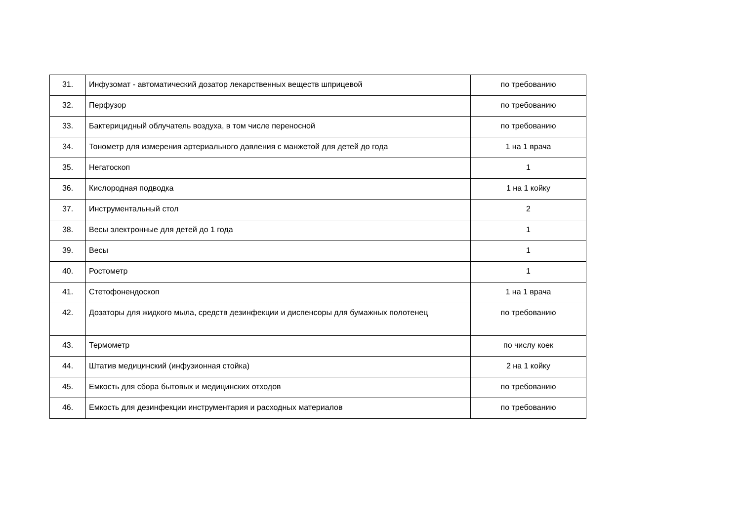| 31. | Инфузомат - автоматический дозатор лекарственных веществ шприцевой | по требованию |
| 32. | Перфузор | по требованию |
| 33. | Бактерицидный облучатель воздуха, в том числе переносной | по требованию |
| 34. | Тонометр для измерения артериального давления с манжетой для детей до года | 1 на 1 врача |
| 35. | Негатоскоп | 1 |
| 36. | Кислородная подводка | 1 на 1 койку |
| 37. | Инструментальный стол | 2 |
| 38. | Весы электронные для детей до 1 года | 1 |
| 39. | Весы | 1 |
| 40. | Ростометр | 1 |
| 41. | Стетофонендоскоп | 1 на 1 врача |
| 42. | Дозаторы для жидкого мыла, средств дезинфекции и диспенсоры для бумажных полотенец | по требованию |
| 43. | Термометр | по числу коек |
| 44. | Штатив медицинский (инфузионная стойка) | 2 на 1 койку |
| 45. | Емкость для сбора бытовых и медицинских отходов | по требованию |
| 46. | Емкость для дезинфекции инструментария и расходных материалов | по требованию |